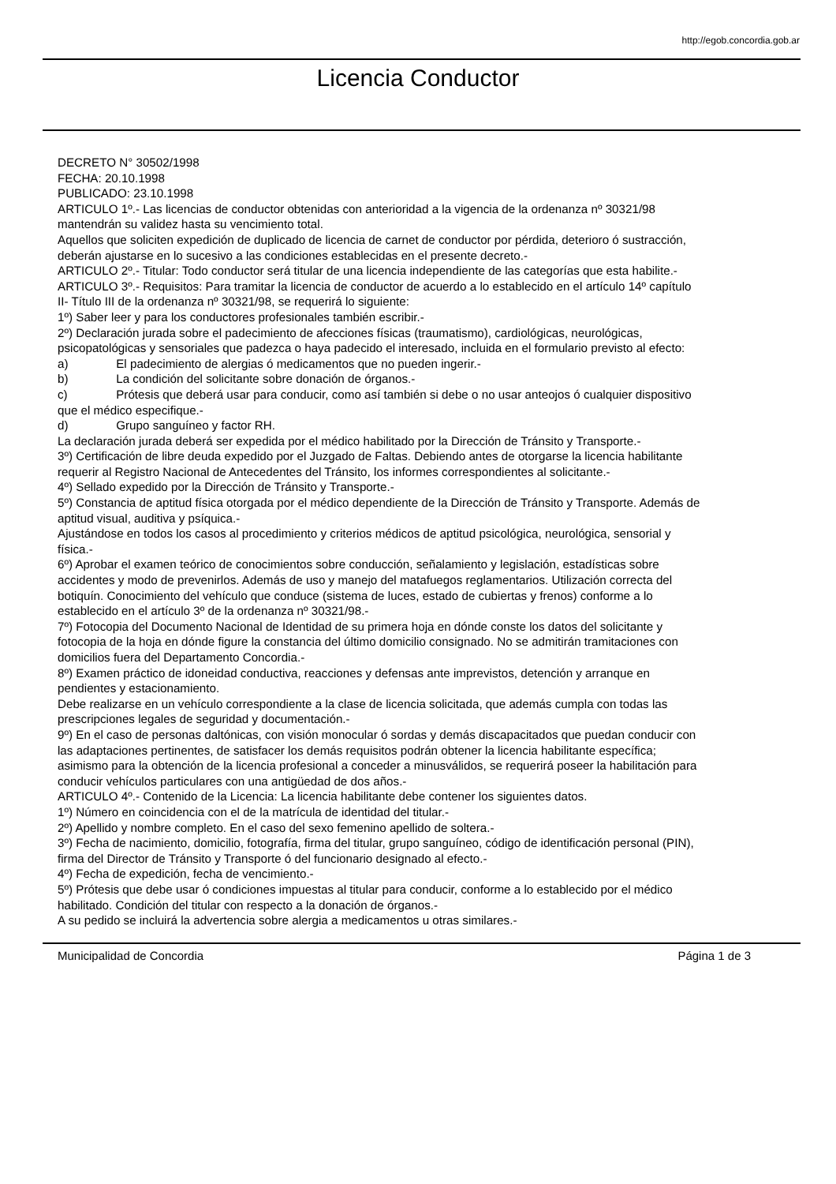http://egob.concordia.gob.ar
Licencia Conductor
DECRETO N° 30502/1998
FECHA: 20.10.1998
PUBLICADO: 23.10.1998
ARTICULO 1º.- Las licencias de conductor obtenidas con anterioridad a la vigencia de la ordenanza nº 30321/98 mantendrán su validez hasta su vencimiento total.
Aquellos que soliciten expedición de duplicado de licencia de carnet de conductor por pérdida, deterioro ó sustracción, deberán ajustarse en lo sucesivo a las condiciones establecidas en el presente decreto.-
ARTICULO 2º.- Titular: Todo conductor será titular de una licencia independiente de las categorías que esta habilite.-
ARTICULO 3º.- Requisitos: Para tramitar la licencia de conductor de acuerdo a lo establecido en el artículo 14º capítulo II- Título III de la ordenanza nº 30321/98, se requerirá lo siguiente:
1º) Saber leer y para los conductores profesionales también escribir.-
2º) Declaración jurada sobre el padecimiento de afecciones físicas (traumatismo), cardiológicas, neurológicas, psicopatológicas y sensoriales que padezca o haya padecido el interesado, incluida en el formulario previsto al efecto:
a) El padecimiento de alergias ó medicamentos que no pueden ingerir.-
b) La condición del solicitante sobre donación de órganos.-
c) Prótesis que deberá usar para conducir, como así también si debe o no usar anteojos ó cualquier dispositivo que el médico especifique.-
d) Grupo sanguíneo y factor RH.
La declaración jurada deberá ser expedida por el médico habilitado por la Dirección de Tránsito y Transporte.-
3º) Certificación de libre deuda expedido por el Juzgado de Faltas. Debiendo antes de otorgarse la licencia habilitante requerir al Registro Nacional de Antecedentes del Tránsito, los informes correspondientes al solicitante.-
4º) Sellado expedido por la Dirección de Tránsito y Transporte.-
5º) Constancia de aptitud física otorgada por el médico dependiente de la Dirección de Tránsito y Transporte. Además de aptitud visual, auditiva y psíquica.-
Ajustándose en todos los casos al procedimiento y criterios médicos de aptitud psicológica, neurológica, sensorial y física.-
6º) Aprobar el examen teórico de conocimientos sobre conducción, señalamiento y legislación, estadísticas sobre accidentes y modo de prevenirlos. Además de uso y manejo del matafuegos reglamentarios. Utilización correcta del botiquín. Conocimiento del vehículo que conduce (sistema de luces, estado de cubiertas y frenos) conforme a lo establecido en el artículo 3º de la ordenanza nº 30321/98.-
7º) Fotocopia del Documento Nacional de Identidad de su primera hoja en dónde conste los datos del solicitante y fotocopia de la hoja en dónde figure la constancia del último domicilio consignado. No se admitirán tramitaciones con domicilios fuera del Departamento Concordia.-
8º) Examen práctico de idoneidad conductiva, reacciones y defensas ante imprevistos, detención y arranque en pendientes y estacionamiento.
Debe realizarse en un vehículo correspondiente a la clase de licencia solicitada, que además cumpla con todas las prescripciones legales de seguridad y documentación.-
9º) En el caso de personas daltónicas, con visión monocular ó sordas y demás discapacitados que puedan conducir con las adaptaciones pertinentes, de satisfacer los demás requisitos podrán obtener la licencia habilitante específica; asimismo para la obtención de la licencia profesional a conceder a minusválidos, se requerirá poseer la habilitación para conducir vehículos particulares con una antigüedad de dos años.-
ARTICULO 4º.- Contenido de la Licencia: La licencia habilitante debe contener los siguientes datos.
1º) Número en coincidencia con el de la matrícula de identidad del titular.-
2º) Apellido y nombre completo. En el caso del sexo femenino apellido de soltera.-
3º) Fecha de nacimiento, domicilio, fotografía, firma del titular, grupo sanguíneo, código de identificación personal (PIN), firma del Director de Tránsito y Transporte ó del funcionario designado al efecto.-
4º) Fecha de expedición, fecha de vencimiento.-
5º) Prótesis que debe usar ó condiciones impuestas al titular para conducir, conforme a lo establecido por el médico habilitado. Condición del titular con respecto a la donación de órganos.-
A su pedido se incluirá la advertencia sobre alergia a medicamentos u otras similares.-
Municipalidad de Concordia Página 1 de 3